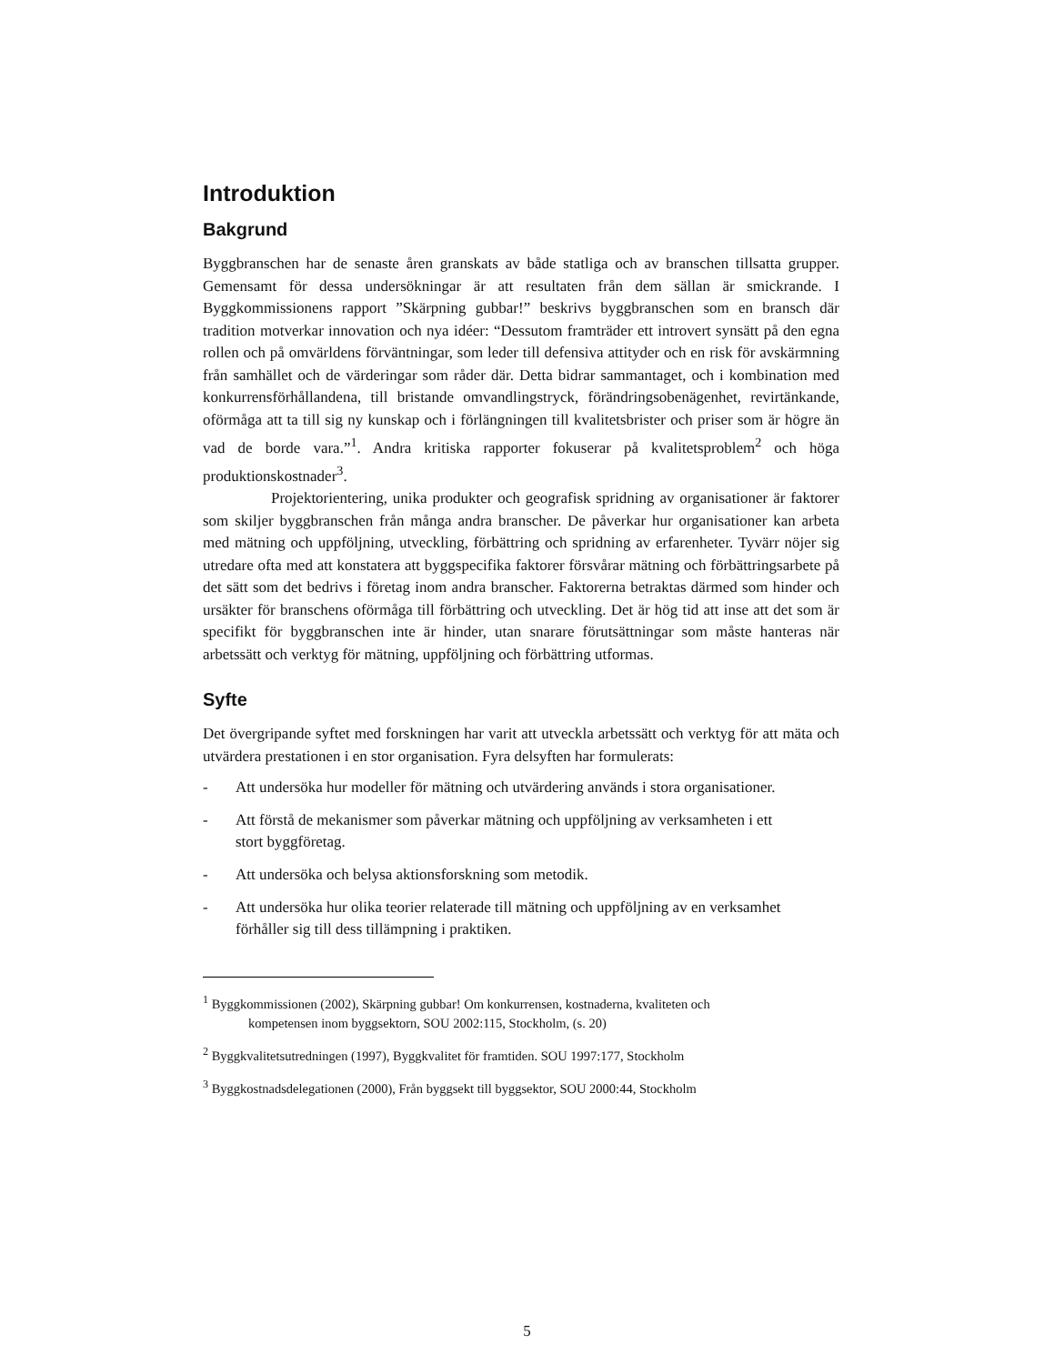Introduktion
Bakgrund
Byggbranschen har de senaste åren granskats av både statliga och av branschen tillsatta grupper. Gemensamt för dessa undersökningar är att resultaten från dem sällan är smickrande. I Byggkommissionens rapport ”Skärpning gubbar!” beskrivs byggbranschen som en bransch där tradition motverkar innovation och nya idéer: “Dessutom framträder ett introvert synsätt på den egna rollen och på omvärldens förväntningar, som leder till defensiva attityder och en risk för avskärmning från samhället och de värderingar som råder där. Detta bidrar sammantaget, och i kombination med konkurrensförhållandena, till bristande omvandlingstryck, förändringsobenägenhet, revirtänkande, oförmåga att ta till sig ny kunskap och i förlängningen till kvalitetsbrister och priser som är högre än vad de borde vara.”<sup>1</sup>. Andra kritiska rapporter fokuserar på kvalitetsproblem<sup>2</sup> och höga produktionskostnader<sup>3</sup>.
Projektorientering, unika produkter och geografisk spridning av organisationer är faktorer som skiljer byggbranschen från många andra branscher. De påverkar hur organisationer kan arbeta med mätning och uppföljning, utveckling, förbättring och spridning av erfarenheter. Tyvärr nöjer sig utredare ofta med att konstatera att byggspecifika faktorer försvårar mätning och förbättringsarbete på det sätt som det bedrivs i företag inom andra branscher. Faktorerna betraktas därmed som hinder och ursäkter för branschens oförmåga till förbättring och utveckling. Det är hög tid att inse att det som är specifikt för byggbranschen inte är hinder, utan snarare förutsättningar som måste hanteras när arbetssätt och verktyg för mätning, uppföljning och förbättring utformas.
Syfte
Det övergripande syftet med forskningen har varit att utveckla arbetssätt och verktyg för att mäta och utvärdera prestationen i en stor organisation. Fyra delsyften har formulerats:
- Att undersöka hur modeller för mätning och utvärdering används i stora organisationer.
- Att förstå de mekanismer som påverkar mätning och uppföljning av verksamheten i ett stort byggföretag.
- Att undersöka och belysa aktionsforskning som metodik.
- Att undersöka hur olika teorier relaterade till mätning och uppföljning av en verksamhet förhåller sig till dess tillämpning i praktiken.
<sup>1</sup> Byggkommissionen (2002), Skärpning gubbar! Om konkurrensen, kostnaderna, kvaliteten och
kompetensen inom byggsektorn, SOU 2002:115, Stockholm, (s. 20)
<sup>2</sup> Byggkvalitetsutredningen (1997), Byggkvalitet för framtiden. SOU 1997:177, Stockholm
<sup>3</sup> Byggkostnadsdelegationen (2000), Från byggsekt till byggsektor, SOU 2000:44, Stockholm
5